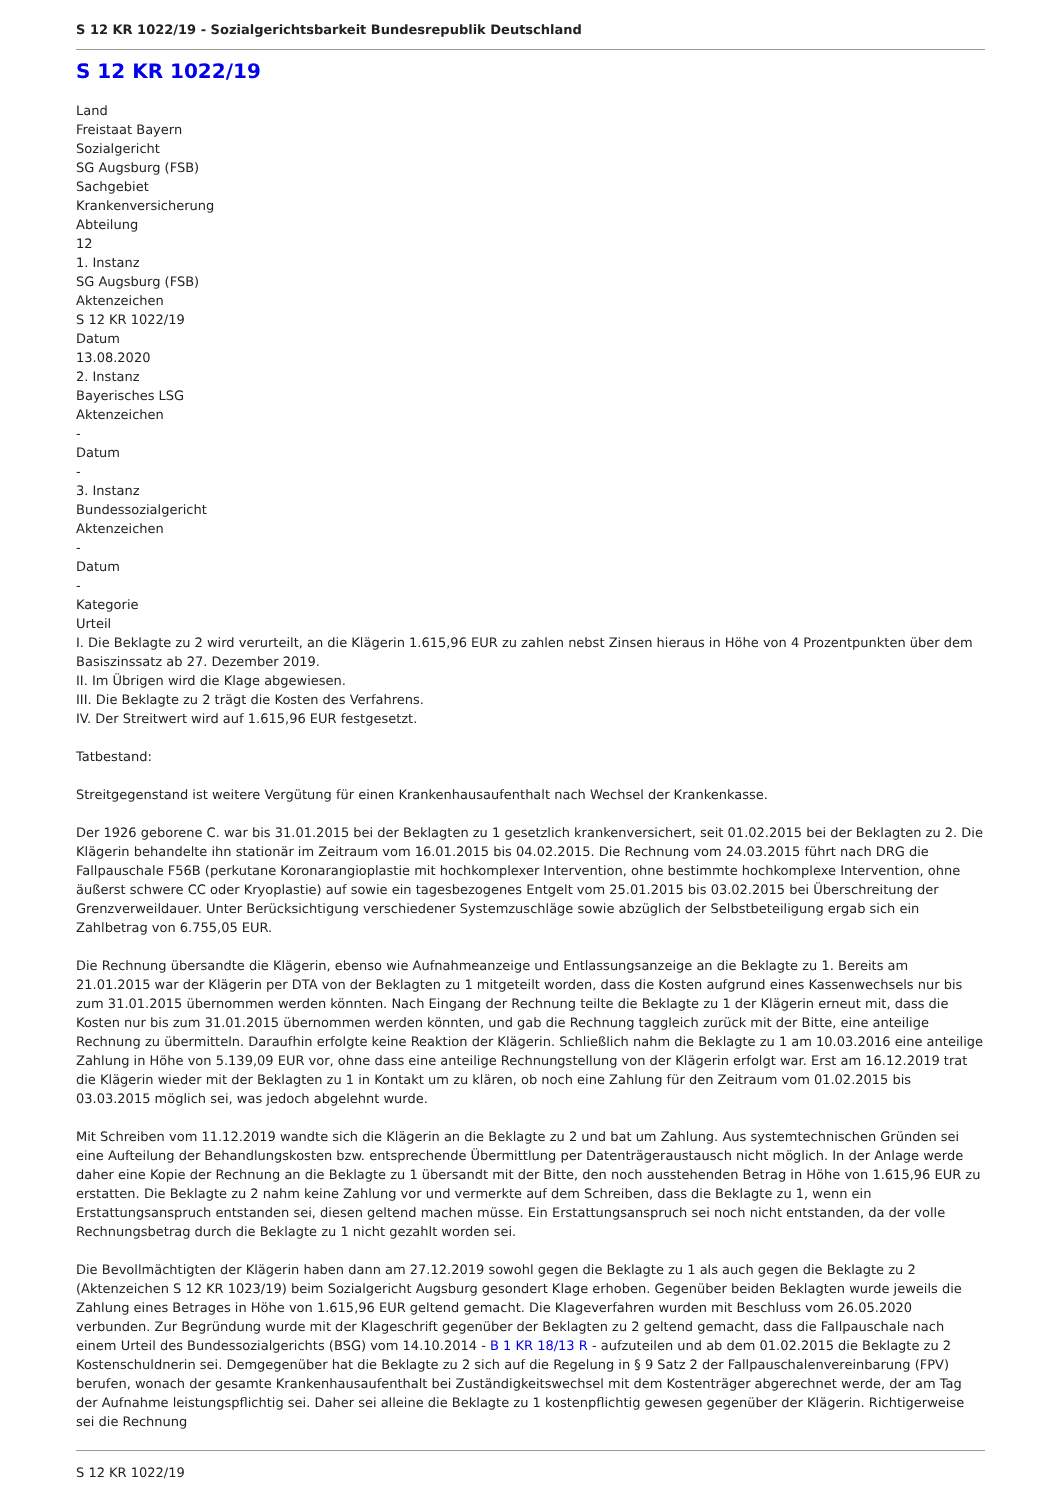S 12 KR 1022/19 - Sozialgerichtsbarkeit Bundesrepublik Deutschland
S 12 KR 1022/19
Land
Freistaat Bayern
Sozialgericht
SG Augsburg (FSB)
Sachgebiet
Krankenversicherung
Abteilung
12
1. Instanz
SG Augsburg (FSB)
Aktenzeichen
S 12 KR 1022/19
Datum
13.08.2020
2. Instanz
Bayerisches LSG
Aktenzeichen
-
Datum
-
3. Instanz
Bundessozialgericht
Aktenzeichen
-
Datum
-
Kategorie
Urteil
I. Die Beklagte zu 2 wird verurteilt, an die Klägerin 1.615,96 EUR zu zahlen nebst Zinsen hieraus in Höhe von 4 Prozentpunkten über dem Basiszinssatz ab 27. Dezember 2019.
II. Im Übrigen wird die Klage abgewiesen.
III. Die Beklagte zu 2 trägt die Kosten des Verfahrens.
IV. Der Streitwert wird auf 1.615,96 EUR festgesetzt.
Tatbestand:
Streitgegenstand ist weitere Vergütung für einen Krankenhausaufenthalt nach Wechsel der Krankenkasse.
Der 1926 geborene C. war bis 31.01.2015 bei der Beklagten zu 1 gesetzlich krankenversichert, seit 01.02.2015 bei der Beklagten zu 2. Die Klägerin behandelte ihn stationär im Zeitraum vom 16.01.2015 bis 04.02.2015. Die Rechnung vom 24.03.2015 führt nach DRG die Fallpauschale F56B (perkutane Koronarangioplastie mit hochkomplexer Intervention, ohne bestimmte hochkomplexe Intervention, ohne äußerst schwere CC oder Kryoplastie) auf sowie ein tagesbezogenes Entgelt vom 25.01.2015 bis 03.02.2015 bei Überschreitung der Grenzverweildauer. Unter Berücksichtigung verschiedener Systemzuschläge sowie abzüglich der Selbstbeteiligung ergab sich ein Zahlbetrag von 6.755,05 EUR.
Die Rechnung übersandte die Klägerin, ebenso wie Aufnahmeanzeige und Entlassungsanzeige an die Beklagte zu 1. Bereits am 21.01.2015 war der Klägerin per DTA von der Beklagten zu 1 mitgeteilt worden, dass die Kosten aufgrund eines Kassenwechsels nur bis zum 31.01.2015 übernommen werden könnten. Nach Eingang der Rechnung teilte die Beklagte zu 1 der Klägerin erneut mit, dass die Kosten nur bis zum 31.01.2015 übernommen werden könnten, und gab die Rechnung taggleich zurück mit der Bitte, eine anteilige Rechnung zu übermitteln. Daraufhin erfolgte keine Reaktion der Klägerin. Schließlich nahm die Beklagte zu 1 am 10.03.2016 eine anteilige Zahlung in Höhe von 5.139,09 EUR vor, ohne dass eine anteilige Rechnungstellung von der Klägerin erfolgt war. Erst am 16.12.2019 trat die Klägerin wieder mit der Beklagten zu 1 in Kontakt um zu klären, ob noch eine Zahlung für den Zeitraum vom 01.02.2015 bis 03.03.2015 möglich sei, was jedoch abgelehnt wurde.
Mit Schreiben vom 11.12.2019 wandte sich die Klägerin an die Beklagte zu 2 und bat um Zahlung. Aus systemtechnischen Gründen sei eine Aufteilung der Behandlungskosten bzw. entsprechende Übermittlung per Datenträgeraustausch nicht möglich. In der Anlage werde daher eine Kopie der Rechnung an die Beklagte zu 1 übersandt mit der Bitte, den noch ausstehenden Betrag in Höhe von 1.615,96 EUR zu erstatten. Die Beklagte zu 2 nahm keine Zahlung vor und vermerkte auf dem Schreiben, dass die Beklagte zu 1, wenn ein Erstattungsanspruch entstanden sei, diesen geltend machen müsse. Ein Erstattungsanspruch sei noch nicht entstanden, da der volle Rechnungsbetrag durch die Beklagte zu 1 nicht gezahlt worden sei.
Die Bevollmächtigten der Klägerin haben dann am 27.12.2019 sowohl gegen die Beklagte zu 1 als auch gegen die Beklagte zu 2 (Aktenzeichen S 12 KR 1023/19) beim Sozialgericht Augsburg gesondert Klage erhoben. Gegenüber beiden Beklagten wurde jeweils die Zahlung eines Betrages in Höhe von 1.615,96 EUR geltend gemacht. Die Klageverfahren wurden mit Beschluss vom 26.05.2020 verbunden. Zur Begründung wurde mit der Klageschrift gegenüber der Beklagten zu 2 geltend gemacht, dass die Fallpauschale nach einem Urteil des Bundessozialgerichts (BSG) vom 14.10.2014 - B 1 KR 18/13 R - aufzuteilen und ab dem 01.02.2015 die Beklagte zu 2 Kostenschuldnerin sei. Demgegenüber hat die Beklagte zu 2 sich auf die Regelung in § 9 Satz 2 der Fallpauschalenvereinbarung (FPV) berufen, wonach der gesamte Krankenhausaufenthalt bei Zuständigkeitswechsel mit dem Kostenträger abgerechnet werde, der am Tag der Aufnahme leistungspflichtig sei. Daher sei alleine die Beklagte zu 1 kostenpflichtig gewesen gegenüber der Klägerin. Richtigerweise sei die Rechnung
S 12 KR 1022/19